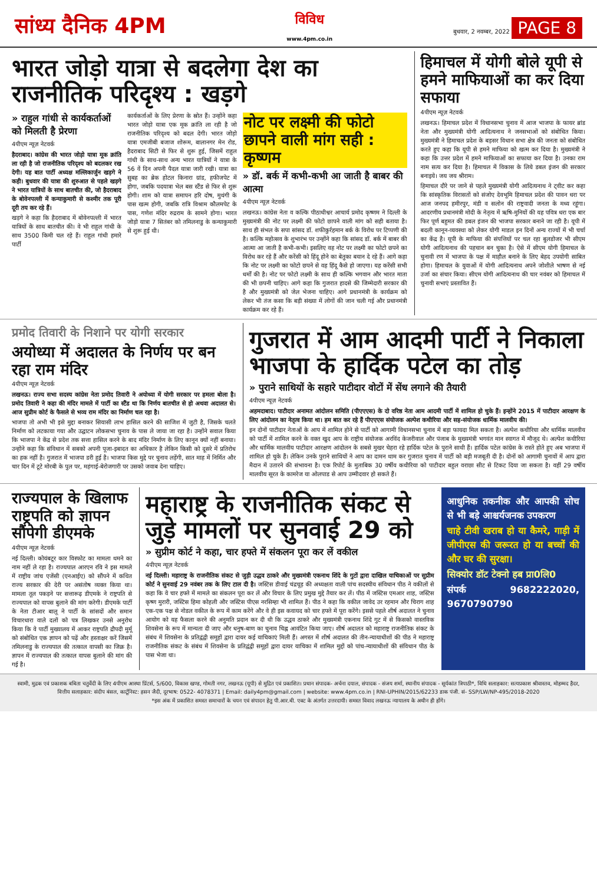सांध्य दैनिक 4PM
विविध
www.4pm.co.in
बुधवार, 2 नवम्बर, 2022 PAGE 8
भारत जोड़ो यात्रा से बदलेगा देश का राजनीतिक परिदृश्य : खड़गे
» राहुल गांधी से कार्यकर्ताओं को मिलती है प्रेरणा
4पीएम न्यूज़ नेटवर्क
हैदराबाद। कांग्रेस की भारत जोड़ो यात्रा मूक क्रांति ला रही है जो राजनीतिक परिदृश्य को बदलकर रख देगी। यह बात पार्टी अध्यक्ष मल्लिकार्जुन खड़गे ने कही। बुधवार की यात्रा की शुरुआत से पहले खड़गे ने भारत यात्रियों के साथ बातचीत की, जो हैदराबाद के बोवेनपल्ली में कन्याकुमारी से कश्मीर तक पूरी दूरी तय कर रहे हैं।
खड़गे ने कहा कि हैदराबाद में बोवेनपल्ली में भारत यात्रियों के साथ बातचीत की। वे भी राहुल गांधी के साथ 3500 किमी चल रहे हैं। राहुल गांधी हमारे पार्टी
कार्यकर्ताओं के लिए प्रेरणा के स्रोत हैं। उन्होंने कहा भारत जोड़ो यात्रा एक मूक क्रांति ला रही है जो राजनीतिक परिदृश्य को बदल देगी। भारत जोड़ो यात्रा एमजीबी बजाज शोरूम, बालानगर मेन रोड, हैदराबाद सिटी से फिर से शुरू हुई, जिसमें राहुल गांधी के साथ-साथ अन्य भारत यात्रियों ने यात्रा के 56 वें दिन अपनी पैदल यात्रा जारी रखी। यात्रा का सुबह का ब्रेक होटल किनारा ग्रांड, हफीजपेट में होगा, जबकि पदयात्रा भेल बस स्टैंड से फिर से शुरू होगी। शाम को यात्रा समापन हरि दोष, मुथंगी के पास खत्म होगी, जबकि रात्रि विश्राम कौलमपेट के पास, गणेश मंदिर रुद्रराम के सामने होगा। भारत जोड़ो यात्रा 7 सितंबर को तमिलनाडु के कन्याकुमारी से शुरू हुई थी।
नोट पर लक्ष्मी की फोटो छापने वाली मांग सही : कृष्णम
» डॉ. बर्क में कभी-कभी आ जाती है बाबर की आत्मा
4पीएम न्यूज़ नेटवर्क
लखनऊ। कांग्रेस नेता व कल्कि पीठाधीश्वर आचार्य प्रमोद कृष्णम ने दिल्ली के मुख्यमंत्री की नोट पर लक्ष्मी की फोटो छापने वाली मांग को सही बताया है। साथ ही संभल के सपा सांसद डॉ. शफीकुर्रहमान बर्क के विरोध पर टिप्पणी की है। कल्कि महोत्सव के शुभारंभ पर उन्होंने कहा कि सांसद डॉ. बर्क में बाबर की आत्मा आ जाती है कभी-कभी। इसलिए वह नोट पर लक्ष्मी का फोटो छपने का विरोध कर रहे हैं और करेंसी को हिंदू होने का बेतुका बयान दे रहे हैं। आगे कहा कि नोट पर लक्ष्मी का फोटो छपने से वह हिंदू कैसे हो जाएगा। यह करेंसी सभी धर्मों की है। नोट पर फोटो लक्ष्मी के साथ ही कल्कि भगवान और भारत माता की भी छपनी चाहिए। आगे कहा कि गुजरात हादसे की जिम्मेदारी सरकार की है और मुख्यमंत्री को जेल भेजना चाहिए। आगे प्रधानमंत्री के कार्यक्रम को लेकर भी तंज कसा कि बड़ी संख्या में लोगों की जान चली गई और प्रधानमंत्री कार्यक्रम कर रहे हैं।
हिमाचल में योगी बोले यूपी से हमने माफियाओं का कर दिया सफाया
4पीएम न्यूज़ नेटवर्क
लखनऊ। हिमाचल प्रदेश में विधानसभा चुनाव में आज भाजपा के फायर ब्रांड नेता और मुख्यमंत्री योगी आदित्यनाथ ने जनसभाओं को संबोधित किया। मुख्यमंत्री ने हिमाचल प्रदेश के बड़सर विधान सभा क्षेत्र की जनता को संबोधित करते हुए कहा कि यूपी से हमने माफिया को खत्म कर दिया है। मुख्यमंत्री ने कहा कि उत्तर प्रदेश में हमने माफियाओं का सफाया कर दिया है। उनका राम नाम सत्य कर दिया है। हिमाचल में विकास के लिये डबल इंजन की सरकार बनाइये। जय जय श्रीराम।
हिमाचल दौरे पर जाने से पहले मुख्यमंत्री योगी आदित्यनाथ ने ट्वीट कर कहा कि सांस्कृतिक विरासतों को संजोए देवभूमि हिमाचल प्रदेश की पावन धरा पर आज जनपद हमीरपुर, मंडी व सलोन की राष्ट्रवादी जनता के मध्य रहूंगा। आदरणीय प्रधानमंत्री मोदी के नेतृत्व में ऋषि-मुनियों की यह पवित्र धरा एक बार फिर पूर्ण बहुमत की डबल इंजन की भाजपा सरकार बनाने जा रही है। यूपी में बदली कानून-व्यवस्था को लेकर योगी माडल इन दिनों अन्य राज्यों में भी चर्चा का केंद्र है। यूपी के माफिया की संपत्तियों पर चल रहा बुलडोजर भी सीएम योगी आदित्यनाथ की पहचान बन चुका है। ऐसे में सीएम योगी हिमाचल के चुनावी रण में भाजपा के पक्ष में माहौल बनाने के लिए बेहद उपयोगी साबित होगा। हिमाचल के युवाओं में योगी आदित्यनाथ अपने जोशीले भाषण से नई उर्जा का संचार किया। सीएम योगी आदित्यनाथ की चार नवंबर को हिमाचल में चुनावी सभाएं प्रस्तावित हैं।
प्रमोद तिवारी के निशाने पर योगी सरकार
अयोध्या में अदालत के निर्णय पर बन रहा राम मंदिर
4पीएम न्यूज़ नेटवर्क
लखनऊ। राज्य सभा सदस्य कांग्रेस नेता प्रमोद तिवारी ने अयोध्या में योगी सरकार पर हमला बोला है। प्रमोद तिवारी ने कहा की मंदिर मामले में पार्टी का स्टैंड था कि निर्णय बातचीत से हो अथवा अदालत से। आज सुप्रीम कोर्ट के फैसले से भव्य राम मंदिर का निर्माण चल रहा है।
भाजपा तो अभी भी इसे मुद्दा बनाकर सियासी लाभ हासिल करने की साजिश में जुटी है, जिसके चलते निर्माण को लटकाया गया और उद्घाटन लोकसभा चुनाव के पास ले जाया जा रहा है। उन्होंने सवाल किया कि भाजपा ने केंद्र से प्रदेश तक सत्ता हासिल करने के बाद मंदिर निर्माण के लिए कानून क्यों नहीं बनाया। उन्होंने कहा कि संविधान में सबको अपनी पूजा-इबादत का अधिकार है लेकिन किसी को दूसरे में प्रतिरोध का हक नहीं है। गुजरात में भाजपा डरी हुई है। भाजपा किस मुद्दे पर चुनाव लड़ेंगी, सात माह में निर्मित और चार दिन में टूटे मोरबी के पुल पर, महंगाई-बेरोजगारी पर उसको जवाब देना चाहिए।
गुजरात में आम आदमी पार्टी ने निकाला भाजपा के हार्दिक पटेल का तोड़
» पुराने साथियों के सहारे पाटीदार वोटों में सेंध लगाने की तैयारी
4पीएम न्यूज़ नेटवर्क
अहमदाबाद। पाटीदार अनामत आंदोलन समिति (पीएएएस) के दो वरिष्ठ नेता आम आदमी पार्टी में शामिल हो चुके हैं। इन्होंने 2015 में पाटीदार आरक्षण के लिए आंदोलन का नेतृत्व किया था। हम बात कर रहे हैं पीएएएस संयोजक अल्पेश कथीरिया और सह-संयोजक धार्मिक मालवीय की।
इन दोनों पाटीदार नेताओं के आप में शामिल होने से पार्टी को आगामी विधानसभा चुनाव में बड़ा फायदा मिल सकता है। अल्पेश कथीरिया और धार्मिक मालवीय को पार्टी में शामिल करने के वक्त खुद आप के राष्ट्रीय संयोजक अरविंद केजरीवाल और पंजाब के मुख्यमंत्री भगवंत मान स्वागत में मौजूद थे। अल्पेश कथीरिया और धार्मिक मालवीय पाटीदार आरक्षण आंदोलन के सबसे मुखर चेहरा रहे हार्दिक पटेल के पुराने साथी हैं। हार्दिक पटेल कांग्रेस के रास्ते होते हुए अब भाजपा में शामिल हो चुके हैं। लेकिन उनके पुराने साथियों ने आप का दामन थाम कर गुजरात चुनाव में पार्टी को बड़ी मजबूती दी है। दोनों को आगामी चुनावों में आप द्वारा मैदान में उतारने की संभावना है। एक रिपोर्ट के मुताबिक 30 वर्षीय कथीरिया को पाटीदार बहुल वराछा सीट से टिकट दिया जा सकता है। वहीं 29 वर्षीय मालवीय सूरत के कामरेज या ओलपाड से आप उम्मीदवार हो सकते हैं।
राज्यपाल के खिलाफ राष्ट्रपति को ज्ञापन सौंपेगी डीएमके
4पीएम न्यूज़ नेटवर्क
नई दिल्ली। कोयंबटूर कार विस्फोट का मामला थमने का नाम नहीं ले रहा है। राज्यपाल आरएन रवि ने इस मामले में राष्ट्रीय जांच एजेंसी (एनआईए) को सौंपने में कथित राज्य सरकार की देरी पर असंतोष व्यक्त किया था। मामला तूल पकड़ने पर सत्तारूढ़ डीएमके ने राष्ट्रपति से राज्यपाल को वापस बुलाने की मांग करेगी। डीएमके पार्टी के नेता टीआर बालू ने पार्टी के सांसदों और समान विचारधारा वाले दलों को पत्र लिखकर उनसे अनुरोध किया कि वे पार्टी मुख्यालय में आकर राष्ट्रपति द्रौपदी मुर्मू को संबोधित एक ज्ञापन को पढ़ें और हस्ताक्षर करें जिसमें तमिलनाडु के राज्यपाल की तत्काल वापसी का जिक्र है। ज्ञापन में राज्यपाल की तत्काल वापस बुलाने की मांग की गई है।
महाराष्ट्र के राजनीतिक संकट से जुड़े मामलों पर सुनवाई 29 को
» सुप्रीम कोर्ट ने कहा, चार हफ्ते में संकलन पूरा कर लें वकील
4पीएम न्यूज़ नेटवर्क
नई दिल्ली। महाराष्ट्र के राजनीतिक संकट से जुड़ी उद्धव ठाकरे और मुख्यमंत्री एकनाथ शिंदे के गुटों द्वारा दाखिल याचिकाओं पर सुप्रीम कोर्ट ने सुनवाई 29 नवंबर तक के लिए टाल दी है। जस्टिस डीवाई चंद्रचूड़ की अध्यक्षता वाली पांच सदस्यीय संविधान पीठ ने वकीलों से कहा कि वे चार हफ्ते में मामले का संकलन पूरा कर लें और विचार के लिए प्रमुख मुद्दे तैयार कर लें। पीठ में जस्टिस एमआर शाह, जस्टिस कृष्ण मुरारी, जस्टिस हिमा कोहली और जस्टिस पीएस नरसिम्हा भी शामिल हैं। पीठ ने कहा कि वकील जावेद उर रहमान और चिराग शाह एक-एक पक्ष से नोडल वकील के रूप में काम करेंगे और वे ही इस कवायद को चार हफ्ते में पूरा करेंगे। इससे पहले शीर्ष अदालत ने चुनाव आयोग को यह फैसला करने की अनुमति प्रदान कर दी थी कि उद्धव ठाकरे और मुख्यमंत्री एकनाथ शिंदे गुट में से किसको वास्तविक शिवसेना के रूप में मान्यता दी जाए और धनुष-बाण का चुनाव चिह्न आवंटित किया जाए। शीर्ष अदालत को महाराष्ट्र राजनीतिक संकट के संबंध में शिवसेना के प्रतिद्वंद्वी समूहों द्वारा दायर कई याचिकाएं मिली हैं। अगस्त में शीर्ष अदालत की तीन-न्यायाधीशों की पीठ ने महाराष्ट्र राजनीतिक संकट के संबंध में शिवसेना के प्रतिद्वंद्वी समूहों द्वारा दायर याचिका में शामिल मुद्दों को पांच-न्यायाधीशों की संविधान पीठ के पास भेजा था।
आधुनिक तकनीक और आपकी सोच से भी बड़े आश्चर्यजनक उपकरण
चाहे टीवी खराब हो या कैमरे, गाड़ी में जीपीएस की जरूरत हो या बच्चों की और घर की सुरक्षा।
सिक्योर डॉट टेक्नो हब प्रा0लि0
संपर्क 9682222020, 9670790790
स्वामी, मुद्रक एवं प्रकाशक बबिता चतुर्वेदी के लिए 4पीएम आस्था प्रिंटर्स, 5/600, विकास खण्ड, गोमती नगर, लखनऊ (यूपी) से मुद्रित एवं प्रकाशित। प्रधान संपादक- अर्चना दयाल, संपादक - संजय शर्मा, स्थानीय संपादक - सूर्यकांत त्रिपाठी*, विधि सलाहकार: सत्यप्रकाश श्रीवास्तव, मोहम्मद हैदर, वित्तीय सलाहकार: संदीप बंसल, कार्टूनिस्ट: हसन जैदी, दूरभाष: 0522- 4078371 | Email: daily4pm@gmail.com | website: www.4pm.co.in | RNI-UPHIN/2015/62233 डाक पंजी. सं- SSP/LW/NP-495/2018-2020
*इस अंक में प्रकाशित समस्त समाचारों के चयन एवं संपादन हेतु पी.आर.बी. एक्ट के अंतर्गत उत्तरदायी। समस्त विवाद लखनऊ न्यायालय के अधीन ही होंगे।